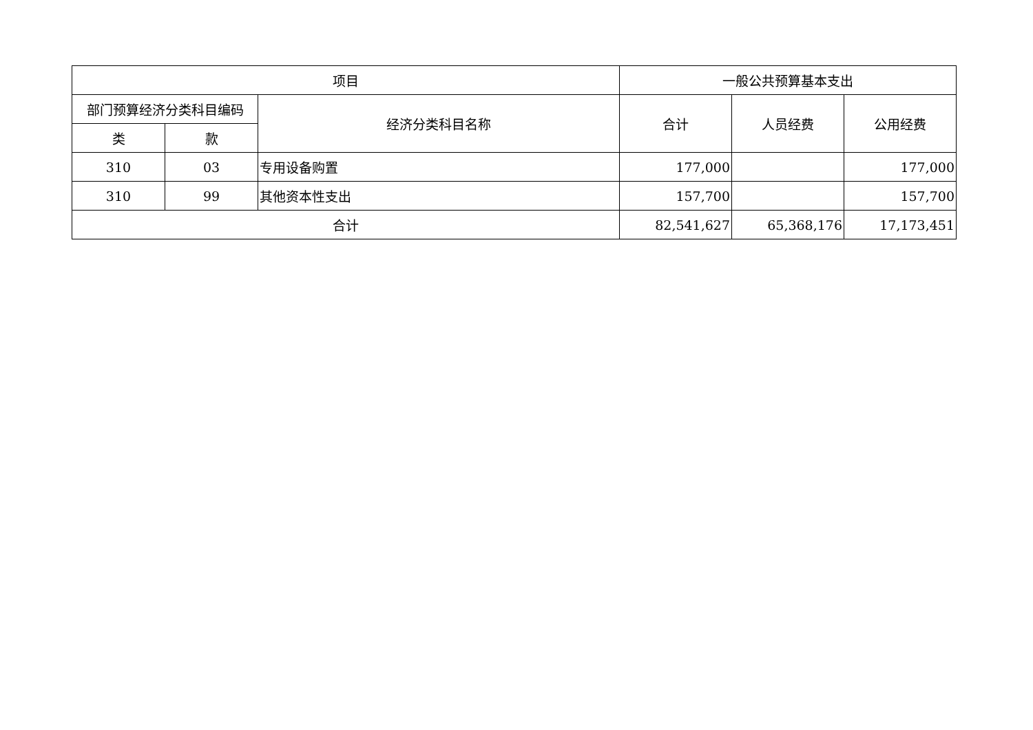| 项目 | | | 一般公共预算基本支出 | | |
| --- | --- | --- | --- | --- | --- |
| 部门预算经济分类科目编码 | | 经济分类科目名称 | 合计 | 人员经费 | 公用经费 |
| 类 | 款 | | | | |
| 310 | 03 | 专用设备购置 | 177,000 | | 177,000 |
| 310 | 99 | 其他资本性支出 | 157,700 | | 157,700 |
| 合计 | | | 82,541,627 | 65,368,176 | 17,173,451 |